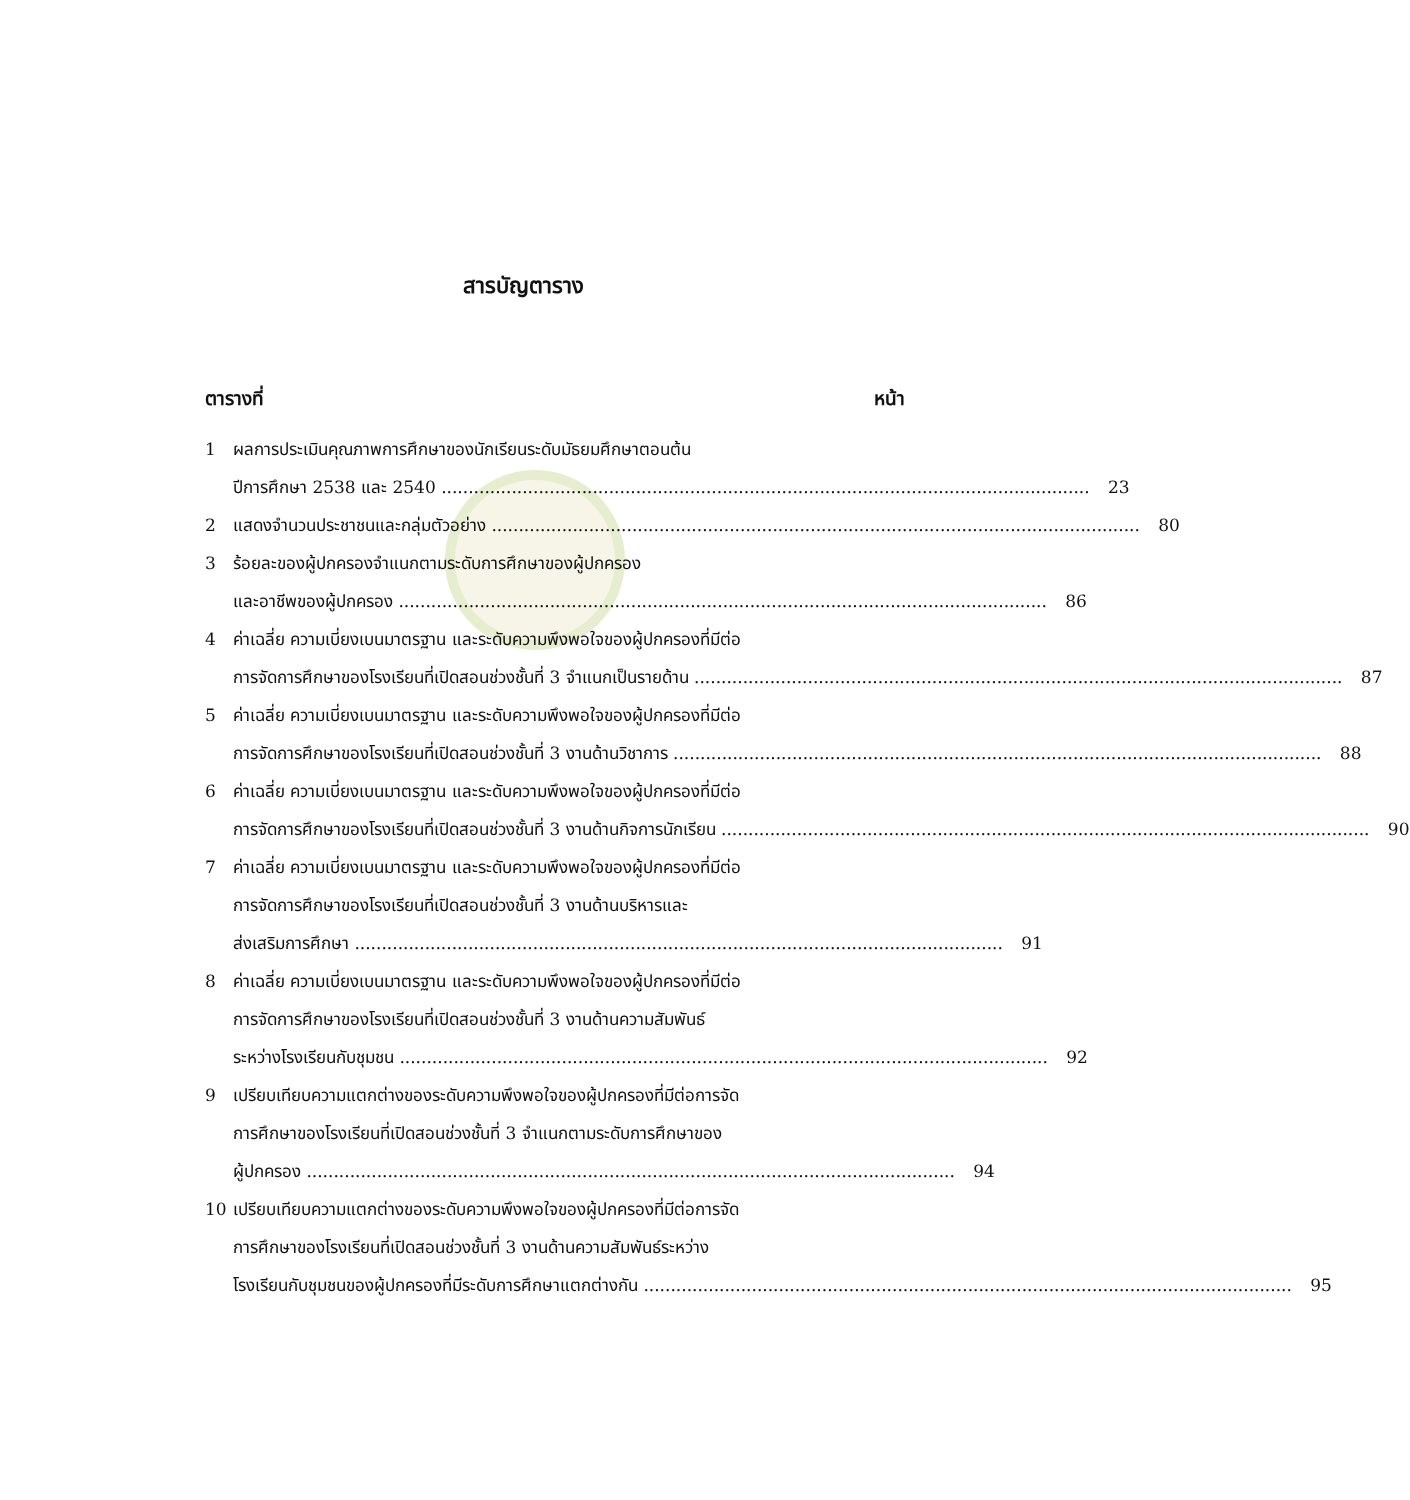สารบัญตาราง
ตารางที่ หน้า
1 ผลการประเมินคุณภาพการศึกษาของนักเรียนระดับมัธยมศึกษาตอนต้น
ปีการศึกษา 2538 และ 2540 23
2 แสดงจำนวนประชาชนและกลุ่มตัวอย่าง 80
3 ร้อยละของผู้ปกครองจำแนกตามระดับการศึกษาของผู้ปกครอง
และอาชีพของผู้ปกครอง 86
4 ค่าเฉลี่ย ความเบี่ยงเบนมาตรฐาน และระดับความพึงพอใจของผู้ปกครองที่มีต่อ
การจัดการศึกษาของโรงเรียนที่เปิดสอนช่วงชั้นที่ 3 จำแนกเป็นรายด้าน 87
5 ค่าเฉลี่ย ความเบี่ยงเบนมาตรฐาน และระดับความพึงพอใจของผู้ปกครองที่มีต่อ
การจัดการศึกษาของโรงเรียนที่เปิดสอนช่วงชั้นที่ 3 งานด้านวิชาการ 88
6 ค่าเฉลี่ย ความเบี่ยงเบนมาตรฐาน และระดับความพึงพอใจของผู้ปกครองที่มีต่อ
การจัดการศึกษาของโรงเรียนที่เปิดสอนช่วงชั้นที่ 3 งานด้านกิจการนักเรียน 90
7 ค่าเฉลี่ย ความเบี่ยงเบนมาตรฐาน และระดับความพึงพอใจของผู้ปกครองที่มีต่อ
การจัดการศึกษาของโรงเรียนที่เปิดสอนช่วงชั้นที่ 3 งานด้านบริหารและ
ส่งเสริมการศึกษา 91
8 ค่าเฉลี่ย ความเบี่ยงเบนมาตรฐาน และระดับความพึงพอใจของผู้ปกครองที่มีต่อ
การจัดการศึกษาของโรงเรียนที่เปิดสอนช่วงชั้นที่ 3 งานด้านความสัมพันธ์
ระหว่างโรงเรียนกับชุมชน 92
9 เปรียบเทียบความแตกต่างของระดับความพึงพอใจของผู้ปกครองที่มีต่อการจัด
การศึกษาของโรงเรียนที่เปิดสอนช่วงชั้นที่ 3 จำแนกตามระดับการศึกษาของ
ผู้ปกครอง 94
10 เปรียบเทียบความแตกต่างของระดับความพึงพอใจของผู้ปกครองที่มีต่อการจัด
การศึกษาของโรงเรียนที่เปิดสอนช่วงชั้นที่ 3 งานด้านความสัมพันธ์ระหว่าง
โรงเรียนกับชุมชนของผู้ปกครองที่มีระดับการศึกษาแตกต่างกัน 95